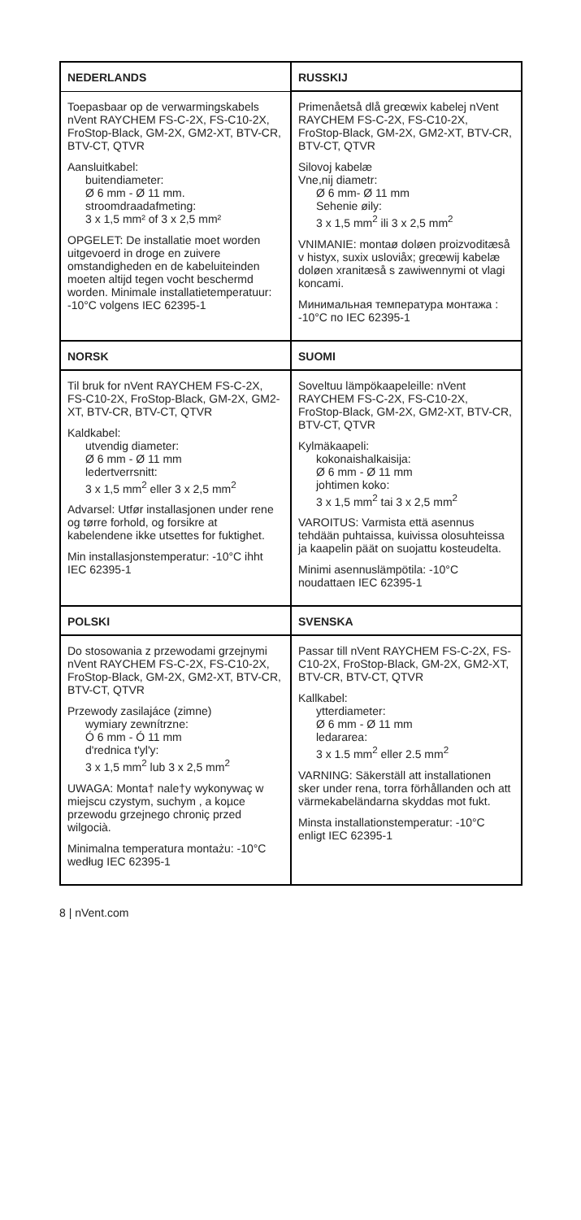| NEDERLANDS | RUSSKIJ |
| --- | --- |
| Toepasbaar op de verwarmingskabels nVent RAYCHEM FS-C-2X, FS-C10-2X, FroStop-Black, GM-2X, GM2-XT, BTV-CR, BTV-CT, QTVR Aansluitkabel: buitendiameter: Ø 6 mm - Ø 11 mm. stroomdraadafmeting: 3 x 1,5 mm² of 3 x 2,5 mm² OPGELET: De installatie moet worden uitgevoerd in droge en zuivere omstandigheden en de kabeluiteinden moeten altijd tegen vocht beschermd worden. Minimale installatietemperatuur: -10°C volgens IEC 62395-1 | Primenåetså dlå greœwix kabelej nVent RAYCHEM FS-C-2X, FS-C10-2X, FroStop-Black, GM-2X, GM2-XT, BTV-CR, BTV-CT, QTVR Silovoj kabelæ Vne,nij diametr: Ø 6 mm- Ø 11 mm Sehenie øily: 3 x 1,5 mm<sup>2</sup> ili 3 x 2,5 mm<sup>2</sup> VNIMANIE: montaø doløen proizvoditæså v histyx, suxix usloviåx; greœwij kabelæ doløen xranitæså s zawiwennymi ot vlagi koncami. Минимальная температура монтажа : -10°C по IEC 62395-1 |
| NORSK | SUOMI |
| Til bruk for nVent RAYCHEM FS-C-2X, FS-C10-2X, FroStop-Black, GM-2X, GM2-XT, BTV-CR, BTV-CT, QTVR Kaldkabel: utvendig diameter: Ø 6 mm - Ø 11 mm ledertverrsnitt: 3 x 1,5 mm<sup>2</sup> eller 3 x 2,5 mm<sup>2</sup> Advarsel: Utfør installasjonen under rene og tørre forhold, og forsikre at kabelendene ikke utsettes for fuktighet. Min installasjonstemperatur: -10°C ihht IEC 62395-1 | Soveltuu lämpökaapeleille: nVent RAYCHEM FS-C-2X, FS-C10-2X, FroStop-Black, GM-2X, GM2-XT, BTV-CR, BTV-CT, QTVR Kylmäkaapeli: kokonaishalkaisija: Ø 6 mm - Ø 11 mm johtimen koko: 3 x 1,5 mm<sup>2</sup> tai 3 x 2,5 mm<sup>2</sup> VAROITUS: Varmista että asennus tehdään puhtaissa, kuivissa olosuhteissa ja kaapelin päät on suojattu kosteudelta. Minimi asennuslämpötila: -10°C noudattaen IEC 62395-1 |
| POLSKI | SVENSKA |
| Do stosowania z przewodami grzejnymi nVent RAYCHEM FS-C-2X, FS-C10-2X, FroStop-Black, GM-2X, GM2-XT, BTV-CR, BTV-CT, QTVR Przewody zasilajáce (zimne) wymiary zewnítrzne: Ó 6 mm - Ó 11 mm d'rednica t'yl'y: 3 x 1,5 mm<sup>2</sup> lub 3 x 2,5 mm<sup>2</sup> UWAGA: Monta† nale†y wykonywaç w miejscu czystym, suchym , a koµce przewodu grzejnego chroniç przed wilgocià. Minimalna temperatura montażu: -10°C według IEC 62395-1 | Passar till nVent RAYCHEM FS-C-2X, FS-C10-2X, FroStop-Black, GM-2X, GM2-XT, BTV-CR, BTV-CT, QTVR Kallkabel: ytterdiameter: Ø 6 mm - Ø 11 mm ledararea: 3 x 1.5 mm<sup>2</sup> eller 2.5 mm<sup>2</sup> VARNING: Säkerställ att installationen sker under rena, torra förhållanden och att värmekabeländarna skyddas mot fukt. Minsta installationstemperatur: -10°C enligt IEC 62395-1 |
8 | nVent.com